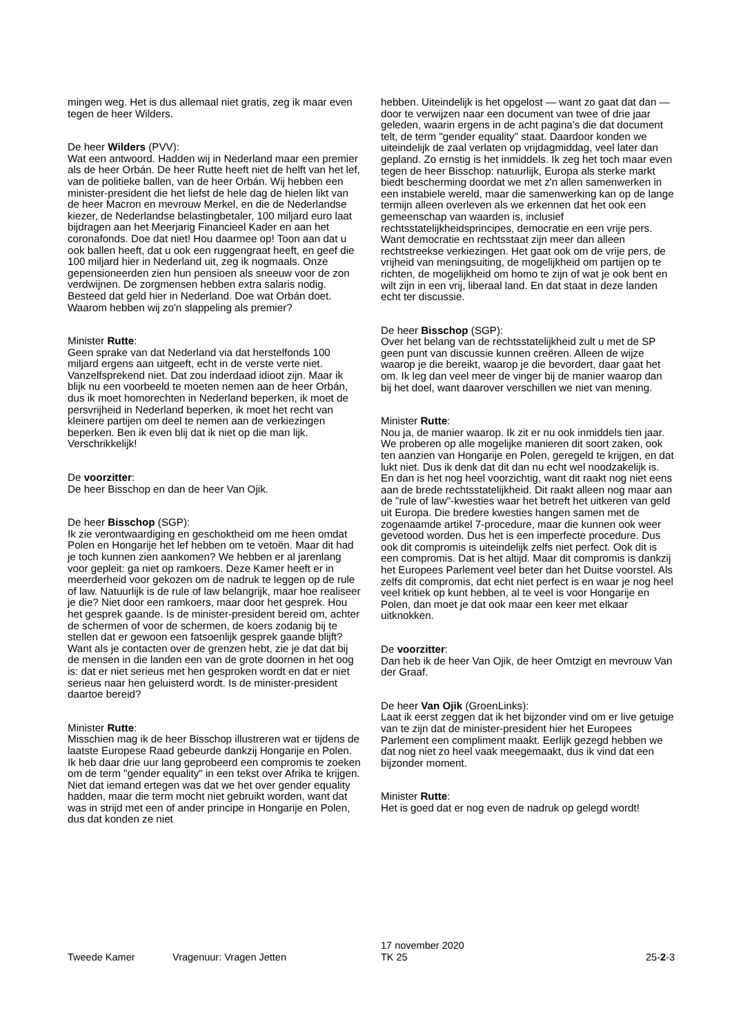mingen weg. Het is dus allemaal niet gratis, zeg ik maar even tegen de heer Wilders.
De heer Wilders (PVV):
Wat een antwoord. Hadden wij in Nederland maar een premier als de heer Orbán. De heer Rutte heeft niet de helft van het lef, van de politieke ballen, van de heer Orbán. Wij hebben een minister-president die het liefst de hele dag de hielen likt van de heer Macron en mevrouw Merkel, en die de Nederlandse kiezer, de Nederlandse belastingbetaler, 100 miljard euro laat bijdragen aan het Meerjarig Financieel Kader en aan het coronafonds. Doe dat niet! Hou daarmee op! Toon aan dat u ook ballen heeft, dat u ook een ruggengraat heeft, en geef die 100 miljard hier in Nederland uit, zeg ik nogmaals. Onze gepensioneerden zien hun pensioen als sneeuw voor de zon verdwijnen. De zorgmensen hebben extra salaris nodig. Besteed dat geld hier in Nederland. Doe wat Orbán doet. Waarom hebben wij zo'n slappeling als premier?
Minister Rutte:
Geen sprake van dat Nederland via dat herstelfonds 100 miljard ergens aan uitgeeft, echt in de verste verte niet. Vanzelfsprekend niet. Dat zou inderdaad idioot zijn. Maar ik blijk nu een voorbeeld te moeten nemen aan de heer Orbán, dus ik moet homorechten in Nederland beperken, ik moet de persvrijheid in Nederland beperken, ik moet het recht van kleinere partijen om deel te nemen aan de verkiezingen beperken. Ben ik even blij dat ik niet op die man lijk. Verschrikkelijk!
De voorzitter:
De heer Bisschop en dan de heer Van Ojik.
De heer Bisschop (SGP):
Ik zie verontwaardiging en geschoktheid om me heen omdat Polen en Hongarije het lef hebben om te vetoën. Maar dit had je toch kunnen zien aankomen? We hebben er al jarenlang voor gepleit: ga niet op ramkoers. Deze Kamer heeft er in meerderheid voor gekozen om de nadruk te leggen op de rule of law. Natuurlijk is de rule of law belangrijk, maar hoe realiseer je die? Niet door een ramkoers, maar door het gesprek. Hou het gesprek gaande. Is de minister-president bereid om, achter de schermen of voor de schermen, de koers zodanig bij te stellen dat er gewoon een fatsoenlijk gesprek gaande blijft? Want als je contacten over de grenzen hebt, zie je dat dat bij de mensen in die landen een van de grote doornen in het oog is: dat er niet serieus met hen gesproken wordt en dat er niet serieus naar hen geluisterd wordt. Is de minister-president daartoe bereid?
Minister Rutte:
Misschien mag ik de heer Bisschop illustreren wat er tijdens de laatste Europese Raad gebeurde dankzij Hongarije en Polen. Ik heb daar drie uur lang geprobeerd een compromis te zoeken om de term "gender equality" in een tekst over Afrika te krijgen. Niet dat iemand ertegen was dat we het over gender equality hadden, maar die term mocht niet gebruikt worden, want dat was in strijd met een of ander principe in Hongarije en Polen, dus dat konden ze niet
hebben. Uiteindelijk is het opgelost — want zo gaat dat dan — door te verwijzen naar een document van twee of drie jaar geleden, waarin ergens in de acht pagina's die dat document telt, de term "gender equality" staat. Daardoor konden we uiteindelijk de zaal verlaten op vrijdagmiddag, veel later dan gepland. Zo ernstig is het inmiddels. Ik zeg het toch maar even tegen de heer Bisschop: natuurlijk, Europa als sterke markt biedt bescherming doordat we met z'n allen samenwerken in een instabiele wereld, maar die samenwerking kan op de lange termijn alleen overleven als we erkennen dat het ook een gemeenschap van waarden is, inclusief rechtsstatelijkheidsprincipes, democratie en een vrije pers. Want democratie en rechtsstaat zijn meer dan alleen rechtstreekse verkiezingen. Het gaat ook om de vrije pers, de vrijheid van meningsuiting, de mogelijkheid om partijen op te richten, de mogelijkheid om homo te zijn of wat je ook bent en wilt zijn in een vrij, liberaal land. En dat staat in deze landen echt ter discussie.
De heer Bisschop (SGP):
Over het belang van de rechtsstatelijkheid zult u met de SP geen punt van discussie kunnen creëren. Alleen de wijze waarop je die bereikt, waarop je die bevordert, daar gaat het om. Ik leg dan veel meer de vinger bij de manier waarop dan bij het doel, want daarover verschillen we niet van mening.
Minister Rutte:
Nou ja, de manier waarop. Ik zit er nu ook inmiddels tien jaar. We proberen op alle mogelijke manieren dit soort zaken, ook ten aanzien van Hongarije en Polen, geregeld te krijgen, en dat lukt niet. Dus ik denk dat dit dan nu echt wel noodzakelijk is. En dan is het nog heel voorzichtig, want dit raakt nog niet eens aan de brede rechtsstatelijkheid. Dit raakt alleen nog maar aan de "rule of law"-kwesties waar het betreft het uitkeren van geld uit Europa. Die bredere kwesties hangen samen met de zogenaamde artikel 7-procedure, maar die kunnen ook weer gevetood worden. Dus het is een imperfecte procedure. Dus ook dit compromis is uiteindelijk zelfs niet perfect. Ook dit is een compromis. Dat is het altijd. Maar dit compromis is dankzij het Europees Parlement veel beter dan het Duitse voorstel. Als zelfs dit compromis, dat echt niet perfect is en waar je nog heel veel kritiek op kunt hebben, al te veel is voor Hongarije en Polen, dan moet je dat ook maar een keer met elkaar uitknokken.
De voorzitter:
Dan heb ik de heer Van Ojik, de heer Omtzigt en mevrouw Van der Graaf.
De heer Van Ojik (GroenLinks):
Laat ik eerst zeggen dat ik het bijzonder vind om er live getuige van te zijn dat de minister-president hier het Europees Parlement een compliment maakt. Eerlijk gezegd hebben we dat nog niet zo heel vaak meegemaakt, dus ik vind dat een bijzonder moment.
Minister Rutte:
Het is goed dat er nog even de nadruk op gelegd wordt!
Tweede Kamer
Vragenuur: Vragen Jetten
17 november 2020
TK 25
25-2-3